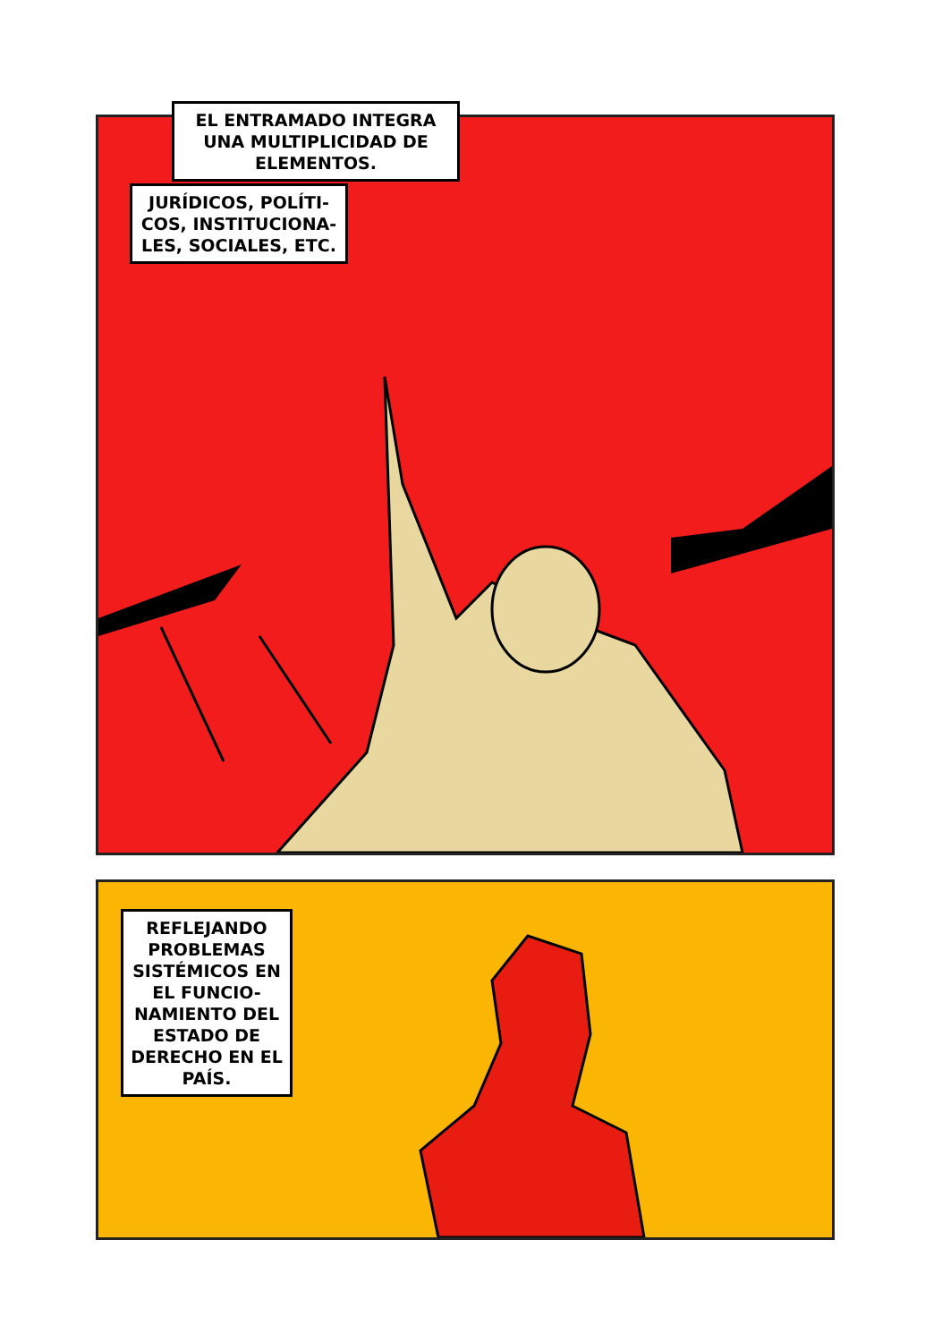EL ENTRAMADO INTEGRA UNA MULTIPLICIDAD DE ELEMENTOS.
JURÍDICOS, POLÍTI-
COS, INSTITUCIONA-
LES, SOCIALES, ETC.
REFLEJANDO PROBLEMAS SISTÉMICOS EN EL FUNCIO-NAMIENTO DEL ESTADO DE DERECHO EN EL PAÍS.